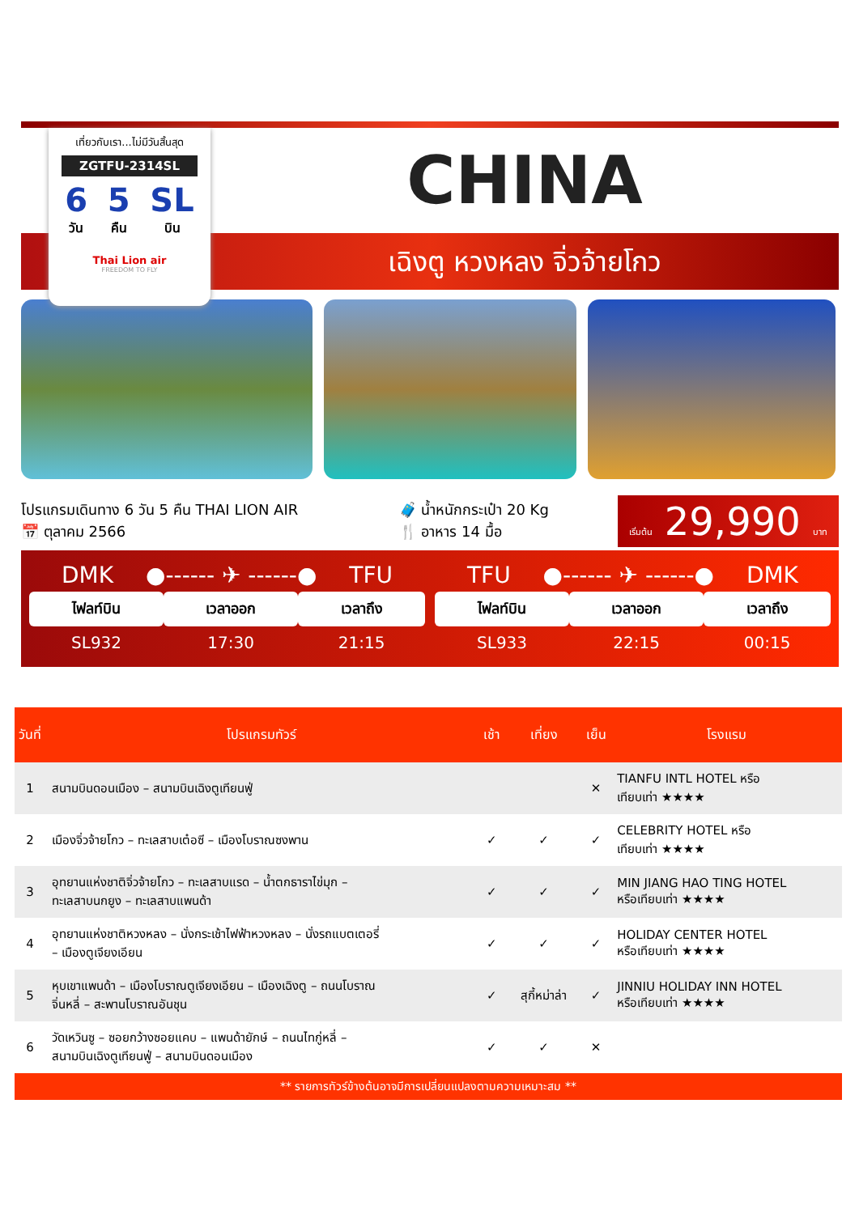เที่ยวกับเรา...ไม่มีวันสิ้นสุด
ZGTFU-2314SL
6
วัน
5
คืน
SL
บิน
Thai Lion air
FREEDOM TO FLY
CHINA
เฉิงตู หวงหลง จิ่วจ้ายโกว
โปรแกรมเดินทาง 6 วัน 5 คืน THAI LION AIR
📅 ตุลาคม 2566
🧳 น้ำหนักกระเป๋า 20 Kg
🍴 อาหาร 14 มื้อ
เริ่มต้น 29,990 บาท
DMK ●------ ✈ ------● TFU
| ไฟลท์บิน | เวลาออก | เวลาถึง |
| --- | --- | --- |
| SL932 | 17:30 | 21:15 |
TFU ●------ ✈ ------● DMK
| ไฟลท์บิน | เวลาออก | เวลาถึง |
| --- | --- | --- |
| SL933 | 22:15 | 00:15 |
| วันที่ | โปรแกรมทัวร์ | เช้า | เที่ยง | เย็น | โรงแรม |
| --- | --- | --- | --- | --- | --- |
| 1 | สนามบินดอนเมือง – สนามบินเฉิงตูเทียนฟู่ | | | ✕ | TIANFU INTL HOTEL หรือ เทียบเท่า ★★★★ |
| 2 | เมืองจิ่วจ้ายโกว – ทะเลสาบเต๋อซี – เมืองโบราณซงพาน | ✓ | ✓ | ✓ | CELEBRITY HOTEL หรือ เทียบเท่า ★★★★ |
| 3 | อุทยานแห่งชาติจิ่วจ้ายโกว – ทะเลสาบแรด – น้ำตกธาราไข่มุก – ทะเลสาบนกยูง – ทะเลสาบแพนด้า | ✓ | ✓ | ✓ | MIN JIANG HAO TING HOTEL หรือเทียบเท่า ★★★★ |
| 4 | อุทยานแห่งชาติหวงหลง – นั่งกระเช้าไฟฟ้าหวงหลง – นั่งรถแบตเตอรี่ – เมืองตูเจียงเอียน | ✓ | ✓ | ✓ | HOLIDAY CENTER HOTEL หรือเทียบเท่า ★★★★ |
| 5 | หุบเขาแพนด้า – เมืองโบราณตูเจียงเอียน – เมืองเฉิงตู – ถนนโบราณ จิ่นหลี่ – สะพานโบราณอันชุน | ✓ | สุกี้หม่าล่า | ✓ | JINNIU HOLIDAY INN HOTEL หรือเทียบเท่า ★★★★ |
| 6 | วัดเหวินซู – ซอยกว้างซอยแคบ – แพนด้ายักษ์ – ถนนไทกู่หลี่ – สนามบินเฉิงตูเทียนฟู่ – สนามบินดอนเมือง | ✓ | ✓ | ✕ | |
** รายการทัวร์ข้างต้นอาจมีการเปลี่ยนแปลงตามความเหมาะสม **